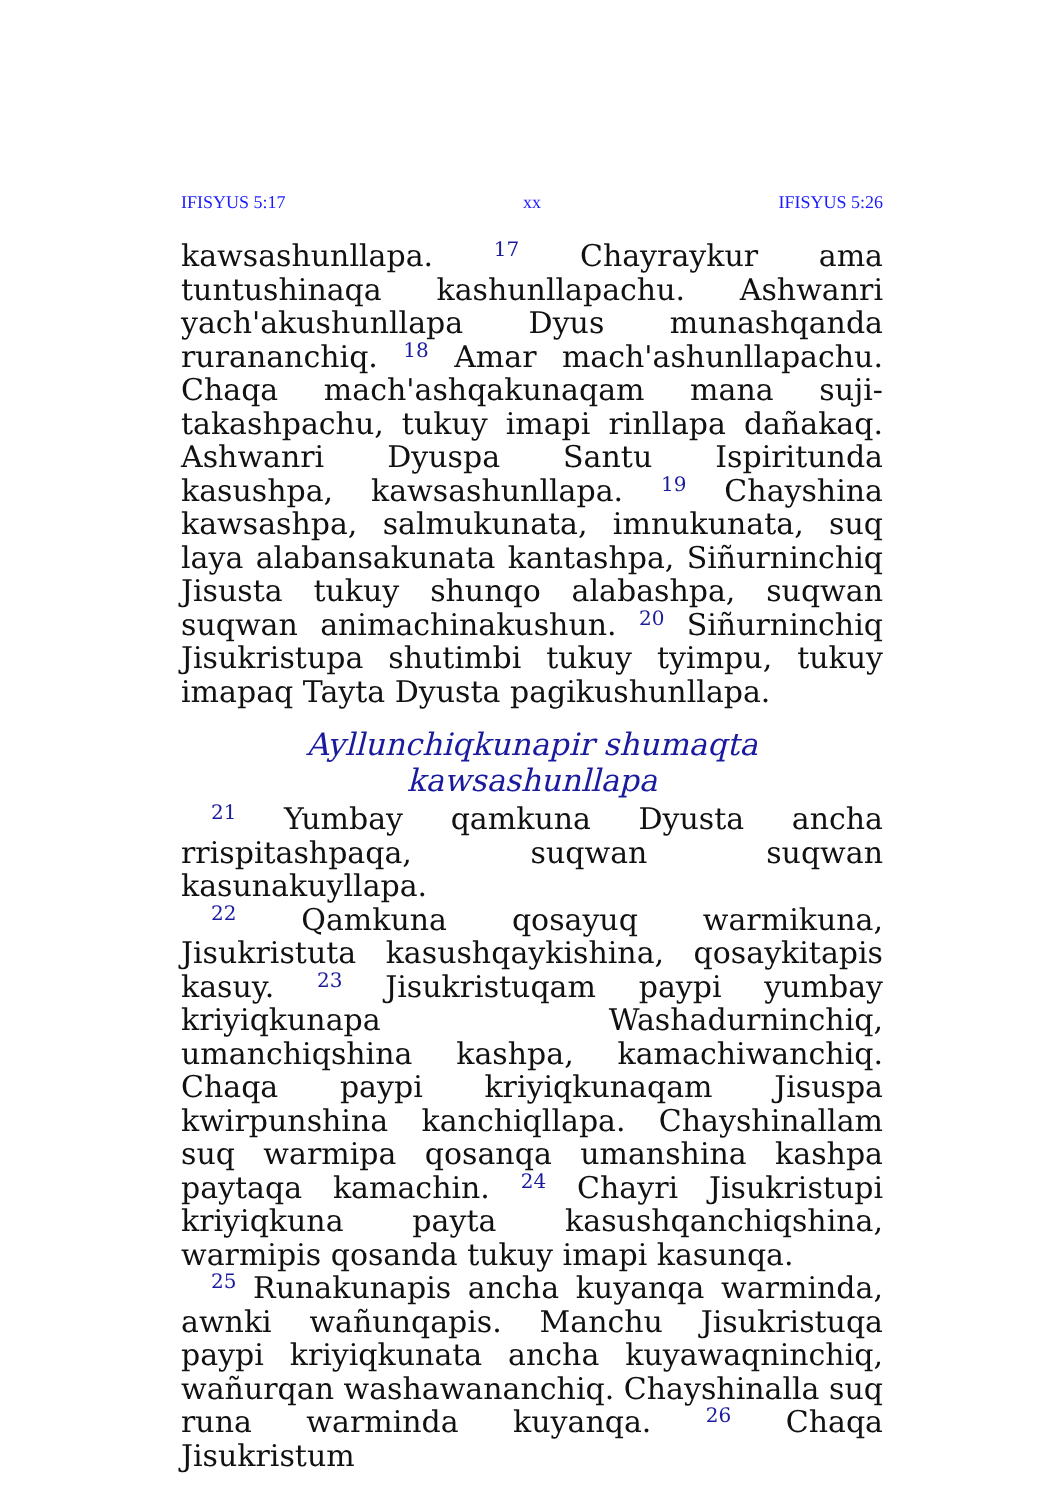IFISYUS 5:17 xx IFISYUS 5:26
kawsashunllapa. <sup>17</sup> Chayraykur ama tuntushinaqa kashunllapachu. Ashwanri yach'akushunllapa Dyus munashqanda rurananchiq. <sup>18</sup> Amar mach'ashunllapachu. Chaqa mach'ashqakunaqam mana suji­takashpachu, tukuy imapi rinllapa dañakaq. Ashwanri Dyuspa Santu Ispiritunda kasushpa, kawsashunllapa. <sup>19</sup> Chayshina kawsashpa, salmukunata, imnukunata, suq laya alabansakunata kantashpa, Siñurninchiq Jisusta tukuy shunqo alabashpa, suqwan suqwan animachinakushun. <sup>20</sup> Siñurninchiq Jisukristupa shutimbi tukuy tyimpu, tukuy imapaq Tayta Dyusta pagikushunllapa.
Ayllunchiqkunapir shumaqta kawsashunllapa
<sup>21</sup> Yumbay qamkuna Dyusta ancha rrispitash­paqa, suqwan suqwan kasunakuyllapa.
<sup>22</sup> Qamkuna qosayuq warmikuna, Jisukristuta kasushqaykishina, qosaykitapis kasuy. <sup>23</sup> Jisukristuqam paypi yumbay kriyiqkunapa Washadurninchiq, umanchiqshina kashpa, kamachiwanchiq. Chaqa paypi kriyiqkunaqam Jisuspa kwirpunshina kanchiqllapa. Chayshi­nallam suq warmipa qosanqa umanshina kashpa paytaqa kamachin. <sup>24</sup> Chayri Jisukristupi kriyiqkuna payta kasushqanchiqshina, warmipis qosanda tukuy imapi kasunqa.
<sup>25</sup> Runakunapis ancha kuyanqa warminda, awnki wañunqapis. Manchu Jisukristuqa paypi kriyiqkunata ancha kuyawaqninchiq, wañurqan washawananchiq. Chayshinalla suq runa warminda kuyanqa. <sup>26</sup> Chaqa Jisukristum